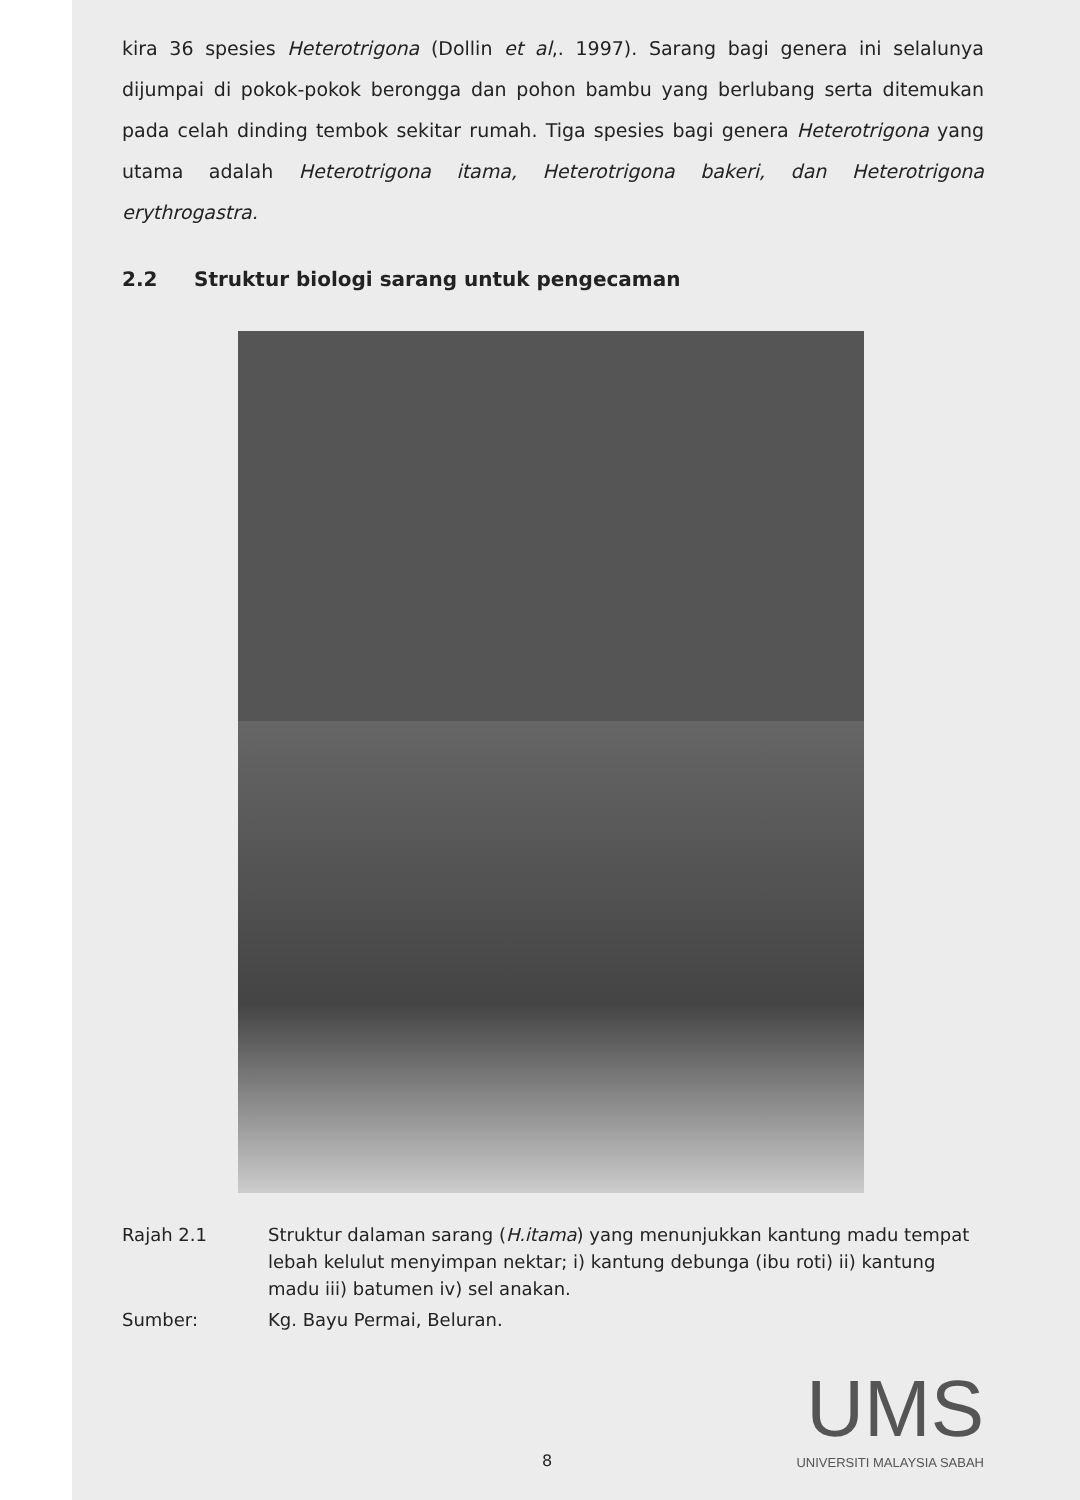kira 36 spesies Heterotrigona (Dollin et al,. 1997). Sarang bagi genera ini selalunya dijumpai di pokok-pokok berongga dan pohon bambu yang berlubang serta ditemukan pada celah dinding tembok sekitar rumah. Tiga spesies bagi genera Heterotrigona yang utama adalah Heterotrigona itama, Heterotrigona bakeri, dan Heterotrigona erythrogastra.
2.2 Struktur biologi sarang untuk pengecaman
Rajah 2.1 Struktur dalaman sarang (H.itama) yang menunjukkan kantung madu tempat lebah kelulut menyimpan nektar; i) kantung debunga (ibu roti) ii) kantung madu iii) batumen iv) sel anakan.
Sumber: Kg. Bayu Permai, Beluran.
8
UMS
UNIVERSITI MALAYSIA SABAH